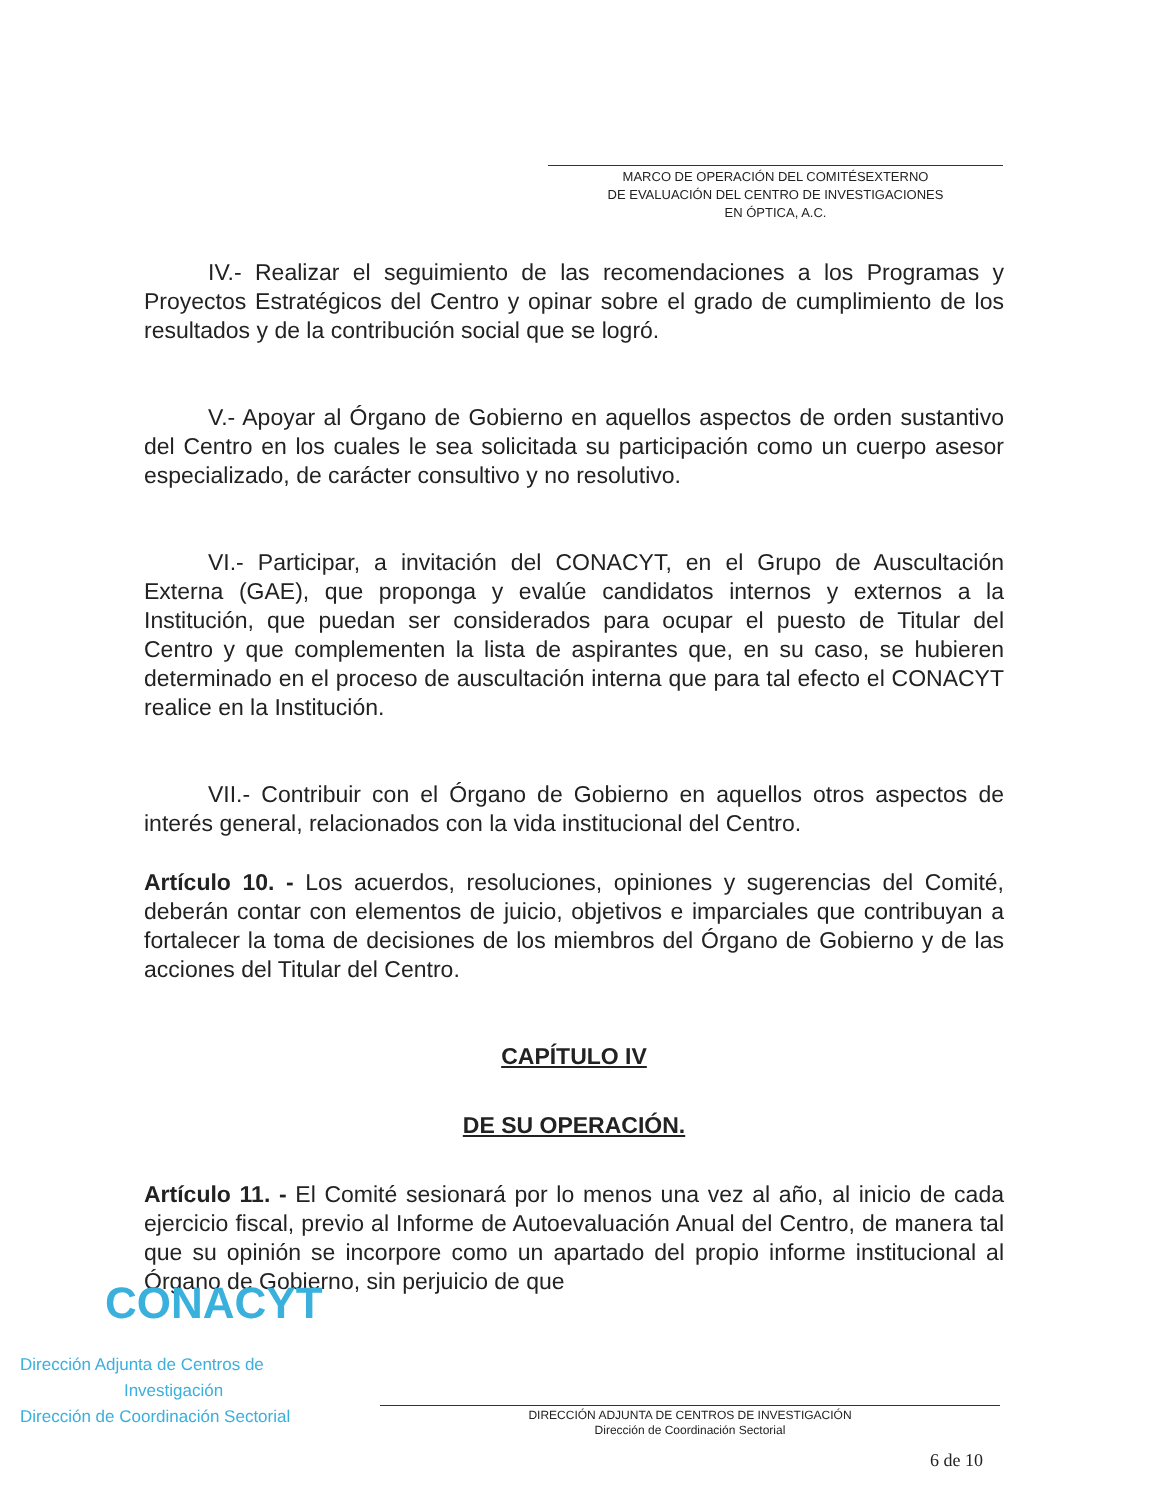MARCO DE OPERACIÓN DEL COMITÉSEXTERNO
DE EVALUACIÓN DEL CENTRO DE INVESTIGACIONES
EN ÓPTICA, A.C.
IV.- Realizar el seguimiento de las recomendaciones a los Programas y Proyectos Estratégicos del Centro y opinar sobre el grado de cumplimiento de los resultados y de la contribución social que se logró.
V.- Apoyar al Órgano de Gobierno en aquellos aspectos de orden sustantivo del Centro en los cuales le sea solicitada su participación como un cuerpo asesor especializado, de carácter consultivo y no resolutivo.
VI.- Participar, a invitación del CONACYT, en el Grupo de Auscultación Externa (GAE), que proponga y evalúe candidatos internos y externos a la Institución, que puedan ser considerados para ocupar el puesto de Titular del Centro y que complementen la lista de aspirantes que, en su caso, se hubieren determinado en el proceso de auscultación interna que para tal efecto el CONACYT realice en la Institución.
VII.- Contribuir con el Órgano de Gobierno en aquellos otros aspectos de interés general, relacionados con la vida institucional del Centro.
Artículo 10. - Los acuerdos, resoluciones, opiniones y sugerencias del Comité, deberán contar con elementos de juicio, objetivos e imparciales que contribuyan a fortalecer la toma de decisiones de los miembros del Órgano de Gobierno y de las acciones del Titular del Centro.
CAPÍTULO IV
DE SU OPERACIÓN.
Artículo 11. - El Comité sesionará por lo menos una vez al año, al inicio de cada ejercicio fiscal, previo al Informe de Autoevaluación Anual del Centro, de manera tal que su opinión se incorpore como un apartado del propio informe institucional al Órgano de Gobierno, sin perjuicio de que
CONACYT
Dirección Adjunta de Centros de
Investigación
Dirección de Coordinación Sectorial
DIRECCIÓN ADJUNTA DE CENTROS DE INVESTIGACIÓN
Dirección de Coordinación Sectorial
6 de 10